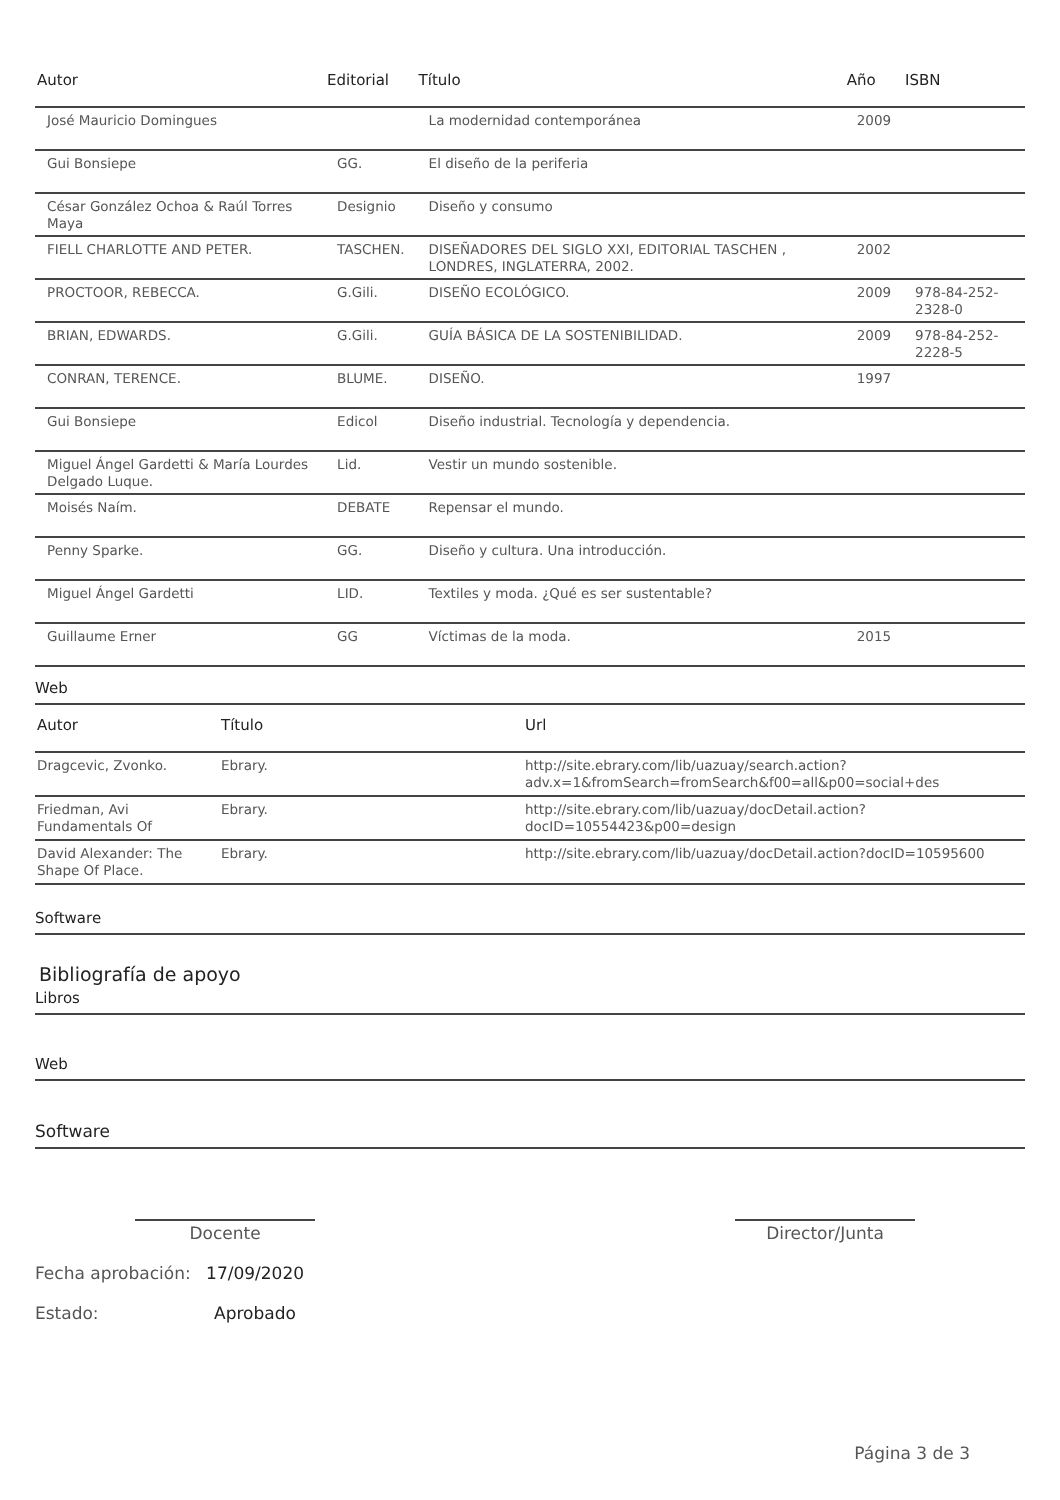| Autor | Editorial | Título | Año | ISBN |
| --- | --- | --- | --- | --- |
| José Mauricio Domingues | | La modernidad contemporánea | 2009 | |
| Gui Bonsiepe | GG. | El diseño de la periferia | | |
| César González Ochoa & Raúl Torres Maya | Designio | Diseño y consumo | | |
| FIELL CHARLOTTE AND PETER. | TASCHEN. | DISEÑADORES DEL SIGLO XXI, EDITORIAL TASCHEN , LONDRES, INGLATERRA, 2002. | 2002 | |
| PROCTOOR, REBECCA. | G.Gili. | DISEÑO ECOLÓGICO. | 2009 | 978-84-252-2328-0 |
| BRIAN, EDWARDS. | G.Gili. | GUÍA BÁSICA DE LA SOSTENIBILIDAD. | 2009 | 978-84-252-2228-5 |
| CONRAN, TERENCE. | BLUME. | DISEÑO. | 1997 | |
| Gui Bonsiepe | Edicol | Diseño industrial. Tecnología y dependencia. | | |
| Miguel Ángel Gardetti & María Lourdes Delgado Luque. | Lid. | Vestir un mundo sostenible. | | |
| Moisés Naím. | DEBATE | Repensar el mundo. | | |
| Penny Sparke. | GG. | Diseño y cultura. Una introducción. | | |
| Miguel Ángel Gardetti | LID. | Textiles y moda. ¿Qué es ser sustentable? | | |
| Guillaume Erner | GG | Víctimas de la moda. | 2015 | |
Web
| Autor | Título | Url |
| --- | --- | --- |
| Dragcevic, Zvonko. | Ebrary. | http://site.ebrary.com/lib/uazuay/search.action?adv.x=1&fromSearch=fromSearch&f00=all&p00=social+des |
| Friedman, Avi Fundamentals Of | Ebrary. | http://site.ebrary.com/lib/uazuay/docDetail.action?docID=10554423&p00=design |
| David Alexander: The Shape Of Place. | Ebrary. | http://site.ebrary.com/lib/uazuay/docDetail.action?docID=10595600 |
Software
Bibliografía de apoyo
Libros
Web
Software
Docente Director/Junta
Fecha aprobación: 17/09/2020
Estado: Aprobado
Página 3 de 3